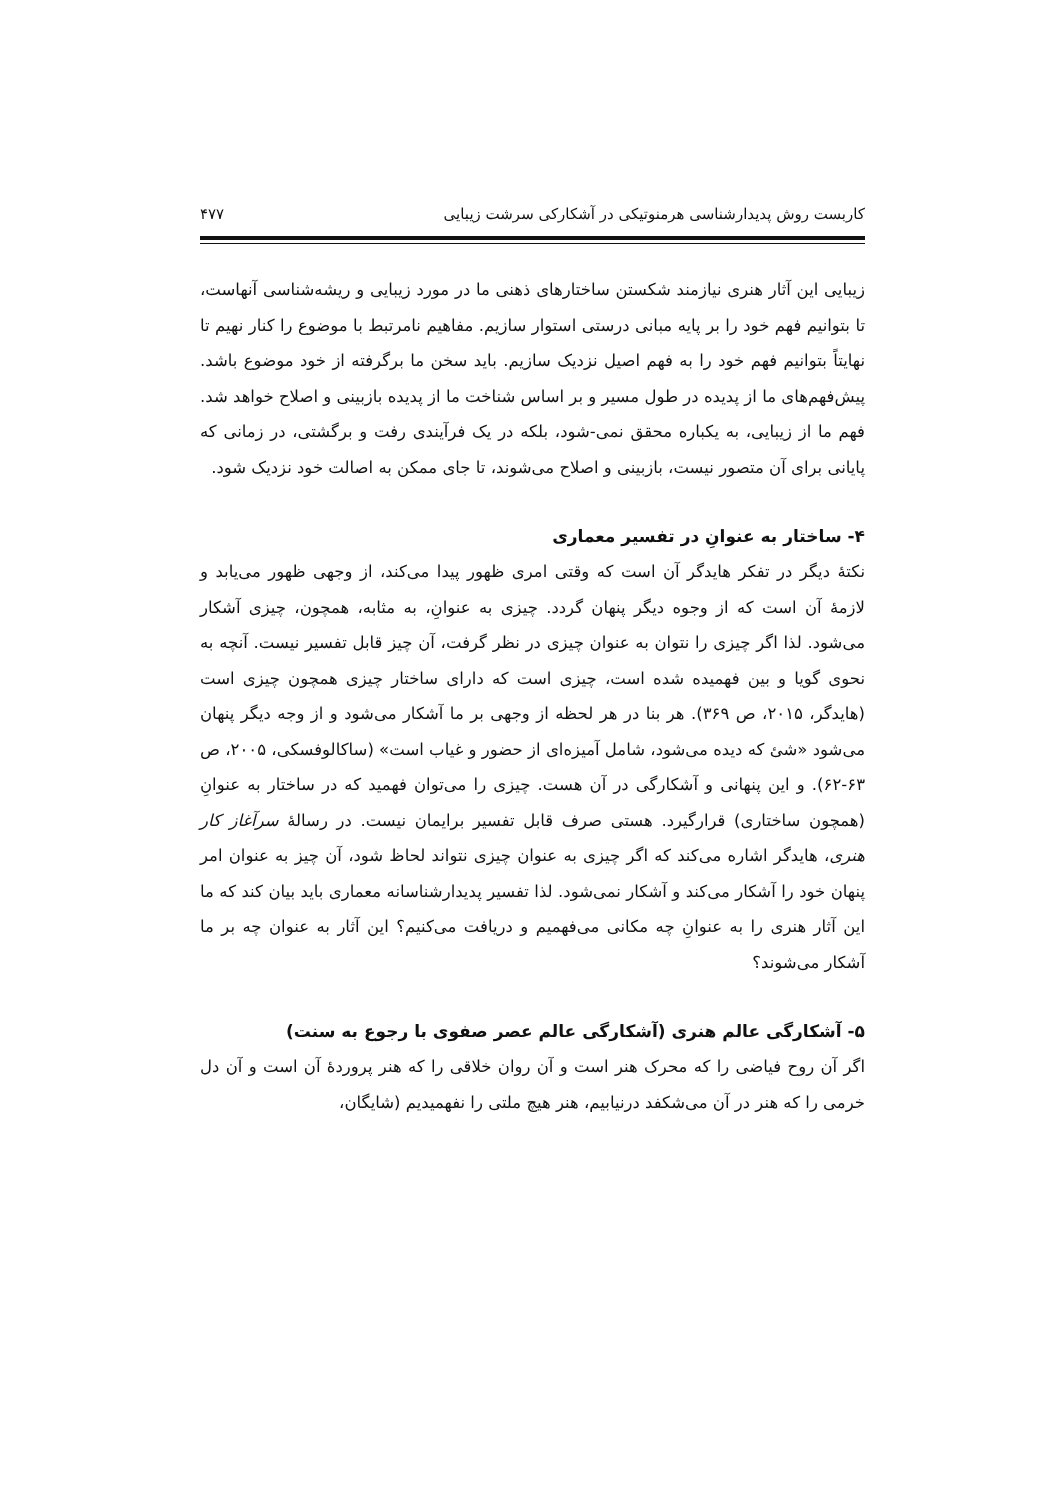کاربست روش پدیدارشناسی هرمنوتیکی در آشکارکی سرشت زیبایی ۴۷۷
زیبایی این آثار هنری نیازمند شکستن ساختارهای ذهنی ما در مورد زیبایی و ریشه‌شناسی آنهاست، تا بتوانیم فهم خود را بر پایه مبانی درستی استوار سازیم. مفاهیم نامرتبط با موضوع را کنار نهیم تا نهایتاً بتوانیم فهم خود را به فهم اصیل نزدیک سازیم. باید سخن ما برگرفته از خود موضوع باشد. پیش‌فهم‌های ما از پدیده در طول مسیر و بر اساس شناخت ما از پدیده بازبینی و اصلاح خواهد شد. فهم ما از زیبایی، به یکباره محقق نمی-شود، بلکه در یک فرآیندی رفت و برگشتی، در زمانی که پایانی برای آن متصور نیست، بازبینی و اصلاح می‌شوند، تا جای ممکن به اصالت خود نزدیک شود.
۴- ساختار به عنوانِ در تفسیر معماری
نکتۀ دیگر در تفکر هایدگر آن است که وقتی امری ظهور پیدا می‌کند، از وجهی ظهور می‌یابد و لازمۀ آن است که از وجوه دیگر پنهان گردد. چیزی به عنوانِ، به مثابه، همچون، چیزی آشکار می‌شود. لذا اگر چیزی را نتوان به عنوان چیزی در نظر گرفت، آن چیز قابل تفسیر نیست. آنچه به نحوی گویا و بین فهمیده شده است، چیزی است که دارای ساختار چیزی همچون چیزی است (هایدگر، ۲۰۱۵، ص ۳۶۹). هر بنا در هر لحظه از وجهی بر ما آشکار می‌شود و از وجه دیگر پنهان می‌شود «شئ که دیده می‌شود، شامل آمیزه‌ای از حضور و غیاب است» (ساکالوفسکی، ۲۰۰۵، ص ۶۳-۶۲). و این پنهانی و آشکارگی در آن هست. چیزی را می‌توان فهمید که در ساختار به عنوانِ (همچون ساختاری) قرارگیرد. هستی صرف قابل تفسیر برایمان نیست. در رسالۀ سرآغاز کار هنری، هایدگر اشاره می‌کند که اگر چیزی به عنوان چیزی نتواند لحاظ شود، آن چیز به عنوان امر پنهان خود را آشکار می‌کند و آشکار نمی‌شود. لذا تفسیر پدیدارشناسانه معماری باید بیان کند که ما این آثار هنری را به عنوانِ چه مکانی می‌فهمیم و دریافت می‌کنیم؟ این آثار به عنوان چه بر ما آشکار می‌شوند؟
۵- آشکارگی عالم هنری (آشکارگی عالم عصر صفوی با رجوع به سنت)
اگر آن روح فیاضی را که محرک هنر است و آن روان خلاقی را که هنر پروردۀ آن است و آن دل خرمی را که هنر در آن می‌شکفد درنیابیم، هنر هیچ ملتی را نفهمیدیم (شایگان،